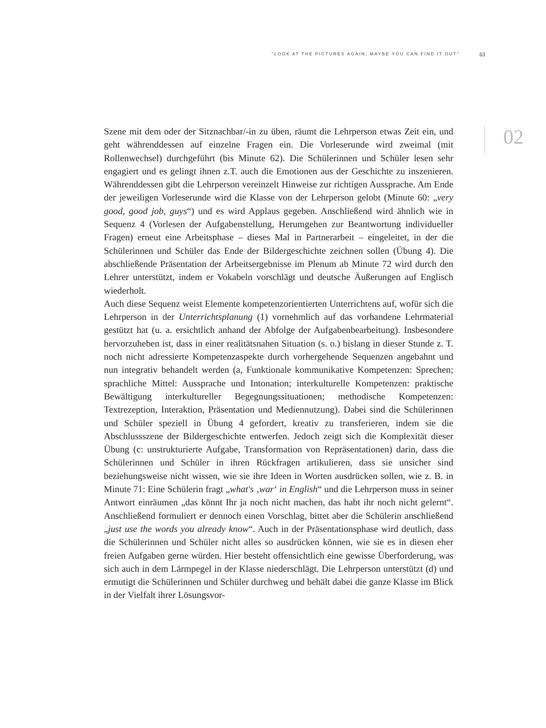“LOOK AT THE PICTURES AGAIN, MAYBE YOU CAN FIND IT OUT” 63
02
Szene mit dem oder der Sitznachbar/-in zu üben, räumt die Lehrperson etwas Zeit ein, und geht währenddessen auf einzelne Fragen ein. Die Vorleserunde wird zweimal (mit Rollenwechsel) durchgeführt (bis Minute 62). Die Schülerinnen und Schüler lesen sehr engagiert und es gelingt ihnen z.T. auch die Emotionen aus der Geschichte zu inszenieren. Währenddessen gibt die Lehrperson vereinzelt Hinweise zur richtigen Aussprache. Am Ende der jeweiligen Vorleserunde wird die Klasse von der Lehrperson gelobt (Minute 60: „very good, good job, guys“) und es wird Applaus gegeben. Anschließend wird ähnlich wie in Sequenz 4 (Vorlesen der Aufgabenstellung, Herumgehen zur Beantwortung individueller Fragen) erneut eine Arbeitsphase – dieses Mal in Partnerarbeit – eingeleitet, in der die Schülerinnen und Schüler das Ende der Bildergeschichte zeichnen sollen (Übung 4). Die abschließende Präsentation der Arbeitsergebnisse im Plenum ab Minute 72 wird durch den Lehrer unterstützt, indem er Vokabeln vorschlägt und deutsche Äußerungen auf Englisch wiederholt.
Auch diese Sequenz weist Elemente kompetenzorientierten Unterrichtens auf, wofür sich die Lehrperson in der Unterrichtsplanung (1) vornehmlich auf das vorhandene Lehrmaterial gestützt hat (u. a. ersichtlich anhand der Abfolge der Aufgabenbearbeitung). Insbesondere hervorzuheben ist, dass in einer realitätsnahen Situation (s. o.) bislang in dieser Stunde z. T. noch nicht adressierte Kompetenzaspekte durch vorhergehende Sequenzen angebahnt und nun integrativ behandelt werden (a, Funktionale kommunikative Kompetenzen: Sprechen; sprachliche Mittel: Aussprache und Intonation; interkulturelle Kompetenzen: praktische Bewältigung interkultureller Begegnungssituationen; methodische Kompetenzen: Textrezeption, Interaktion, Präsentation und Mediennutzung). Dabei sind die Schülerinnen und Schüler speziell in Übung 4 gefordert, kreativ zu transferieren, indem sie die Abschlussszene der Bildergeschichte entwerfen. Jedoch zeigt sich die Komplexität dieser Übung (c: unstrukturierte Aufgabe, Transformation von Repräsentationen) darin, dass die Schülerinnen und Schüler in ihren Rückfragen artikulieren, dass sie unsicher sind beziehungsweise nicht wissen, wie sie ihre Ideen in Worten ausdrücken sollen, wie z. B. in Minute 71: Eine Schülerin fragt „what's ‚war‘ in English“ und die Lehrperson muss in seiner Antwort einräumen „das könnt Ihr ja noch nicht machen, das habt ihr noch nicht gelernt“. Anschließend formuliert er dennoch einen Vorschlag, bittet aber die Schülerin anschließend „just use the words you already know“. Auch in der Präsentationsphase wird deutlich, dass die Schülerinnen und Schüler nicht alles so ausdrücken können, wie sie es in diesen eher freien Aufgaben gerne würden. Hier besteht offensichtlich eine gewisse Überforderung, was sich auch in dem Lärmpegel in der Klasse niederschlägt. Die Lehrperson unterstützt (d) und ermutigt die Schülerinnen und Schüler durchweg und behält dabei die ganze Klasse im Blick in der Vielfalt ihrer Lösungsvor-